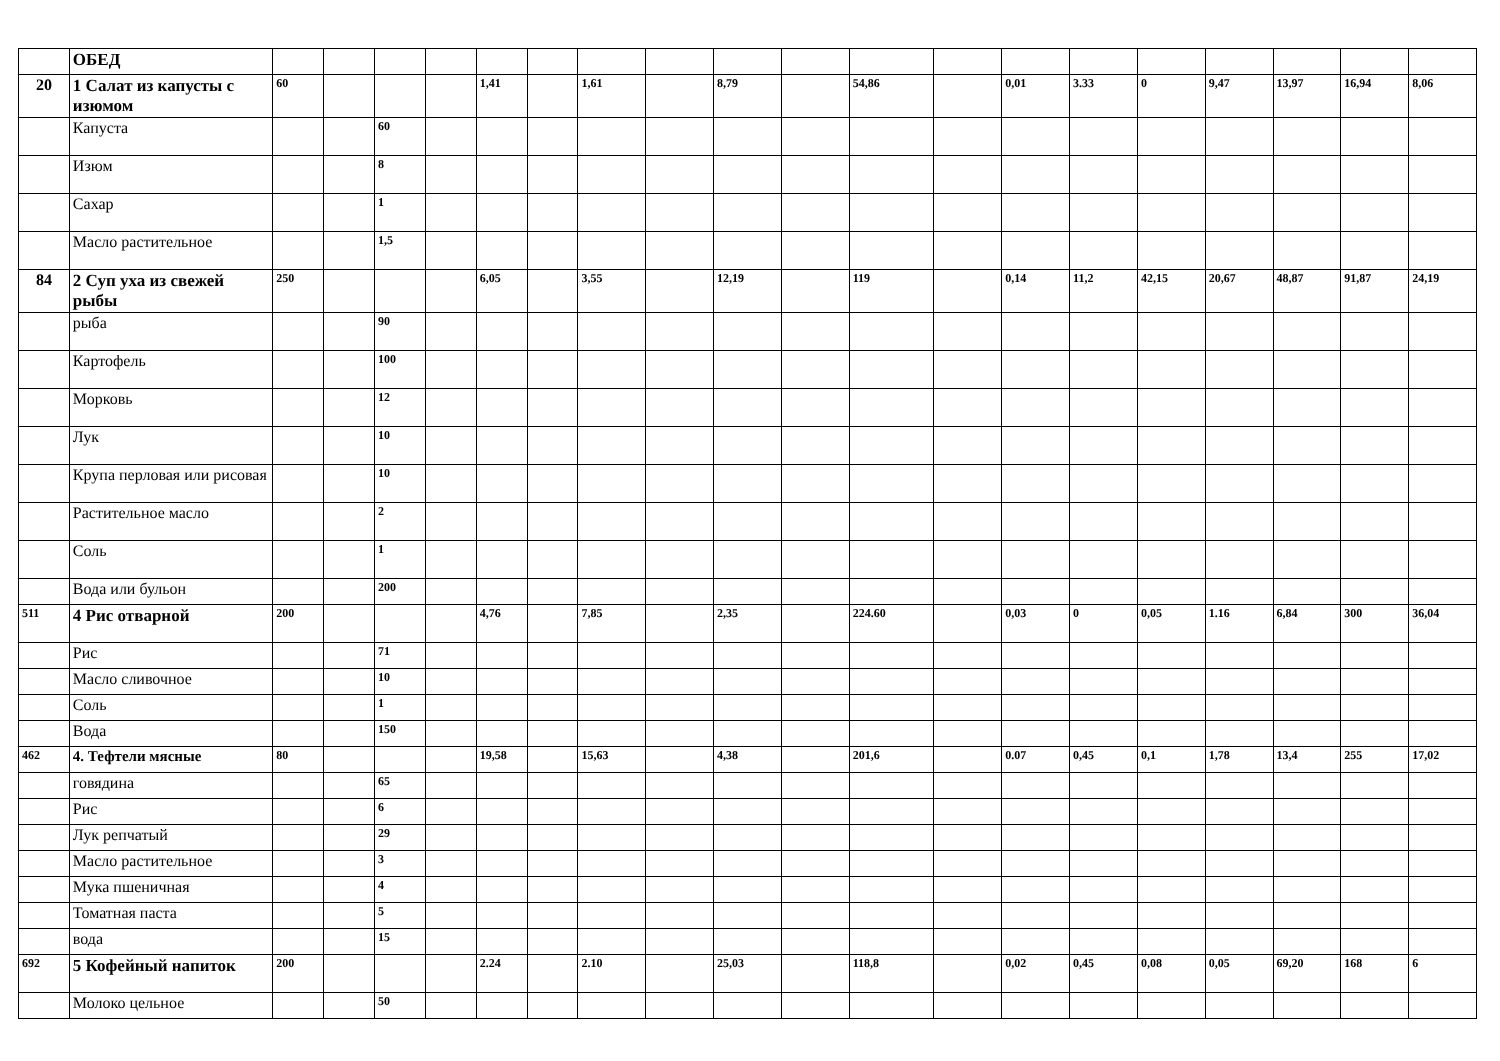| | ОБЕД | | | | | | | | | | | | | | | | | | | |
| 20 | 1 Салат из капусты с изюмом | 60 | | | | 1,41 | | 1,61 | | 8,79 | | 54,86 | | 0,01 | 3.33 | 0 | 9,47 | 13,97 | 16,94 | 8,06 |
| | Капуста | | | 60 | | | | | | | | | | | | | | | | |
| | Изюм | | | 8 | | | | | | | | | | | | | | | | |
| | Сахар | | | 1 | | | | | | | | | | | | | | | | |
| | Масло растительное | | | 1,5 | | | | | | | | | | | | | | | | |
| 84 | 2 Суп уха из свежей рыбы | 250 | | | | 6,05 | | 3,55 | | 12,19 | | 119 | | 0,14 | 11,2 | 42,15 | 20,67 | 48,87 | 91,87 | 24,19 |
| | рыба | | | 90 | | | | | | | | | | | | | | | | |
| | Картофель | | | 100 | | | | | | | | | | | | | | | | |
| | Морковь | | | 12 | | | | | | | | | | | | | | | | |
| | Лук | | | 10 | | | | | | | | | | | | | | | | |
| | Крупа перловая или рисовая | | | 10 | | | | | | | | | | | | | | | | |
| | Растительное масло | | | 2 | | | | | | | | | | | | | | | | |
| | Соль | | | 1 | | | | | | | | | | | | | | | | |
| | Вода или бульон | | | 200 | | | | | | | | | | | | | | | | |
| 511 | 4 Рис отварной | 200 | | | | 4,76 | | 7,85 | | 2,35 | | 224.60 | | 0,03 | 0 | 0,05 | 1.16 | 6,84 | 300 | 36,04 |
| | Рис | | | 71 | | | | | | | | | | | | | | | | |
| | Масло сливочное | | | 10 | | | | | | | | | | | | | | | | |
| | Соль | | | 1 | | | | | | | | | | | | | | | | |
| | Вода | | | 150 | | | | | | | | | | | | | | | | |
| 462 | 4. Тефтели мясные | 80 | | | | 19,58 | | 15,63 | | 4,38 | | 201,6 | | 0.07 | 0,45 | 0,1 | 1,78 | 13,4 | 255 | 17,02 |
| | говядина | | | 65 | | | | | | | | | | | | | | | | |
| | Рис | | | 6 | | | | | | | | | | | | | | | | |
| | Лук репчатый | | | 29 | | | | | | | | | | | | | | | | |
| | Масло растительное | | | 3 | | | | | | | | | | | | | | | | |
| | Мука пшеничная | | | 4 | | | | | | | | | | | | | | | | |
| | Томатная паста | | | 5 | | | | | | | | | | | | | | | | |
| | вода | | | 15 | | | | | | | | | | | | | | | | |
| 692 | 5 Кофейный напиток | 200 | | | | 2.24 | | 2.10 | | 25,03 | | 118,8 | | 0,02 | 0,45 | 0,08 | 0,05 | 69,20 | 168 | 6 |
| | Молоко цельное | | | 50 | | | | | | | | | | | | | | | | |